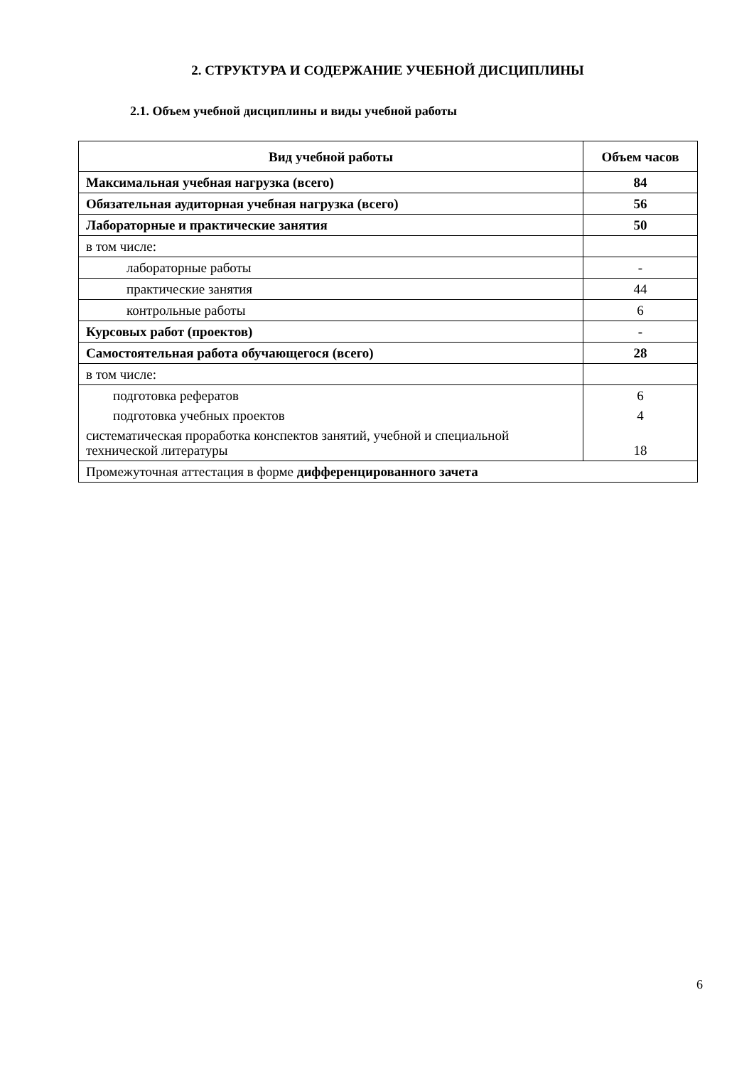2. СТРУКТУРА И СОДЕРЖАНИЕ УЧЕБНОЙ ДИСЦИПЛИНЫ
2.1. Объем учебной дисциплины и виды учебной работы
| Вид учебной работы | Объем часов |
| --- | --- |
| Максимальная учебная нагрузка (всего) | 84 |
| Обязательная аудиторная учебная нагрузка (всего) | 56 |
| Лабораторные и практические занятия | 50 |
| в том числе: | |
| лабораторные работы | - |
| практические занятия | 44 |
| контрольные работы | 6 |
| Курсовых работ (проектов) | - |
| Самостоятельная работа обучающегося (всего) | 28 |
| в том числе: | |
| подготовка рефератов подготовка учебных проектов систематическая проработка конспектов занятий, учебной и специальной технической литературы | 6 4 18 |
| Промежуточная аттестация в форме дифференцированного зачета | |
6